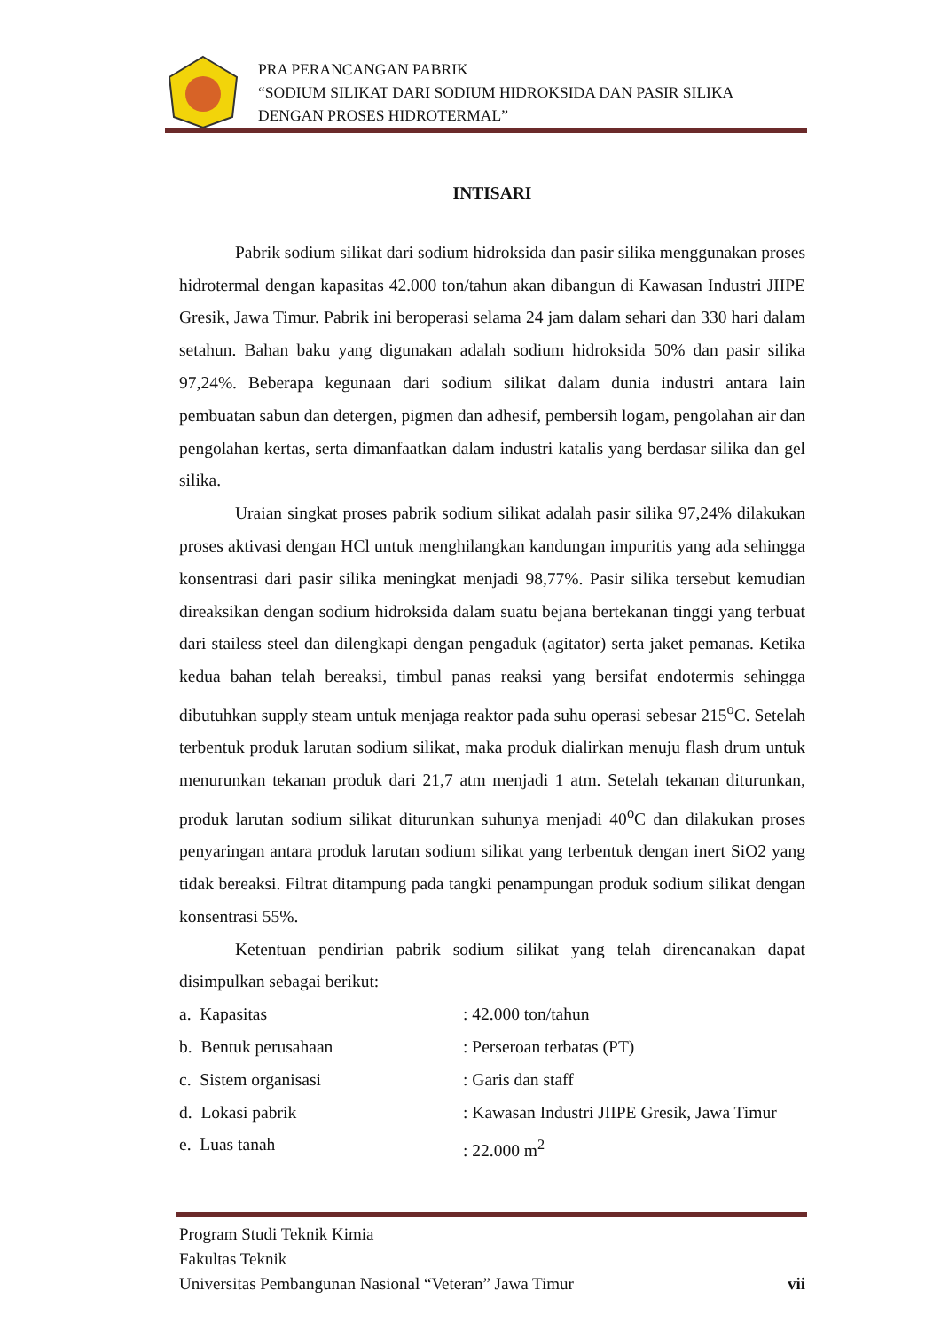PRA PERANCANGAN PABRIK
“SODIUM SILIKAT DARI SODIUM HIDROKSIDA DAN PASIR SILIKA
DENGAN PROSES HIDROTERMAL”
INTISARI
Pabrik sodium silikat dari sodium hidroksida dan pasir silika menggunakan proses hidrotermal dengan kapasitas 42.000 ton/tahun akan dibangun di Kawasan Industri JIIPE Gresik, Jawa Timur. Pabrik ini beroperasi selama 24 jam dalam sehari dan 330 hari dalam setahun. Bahan baku yang digunakan adalah sodium hidroksida 50% dan pasir silika 97,24%. Beberapa kegunaan dari sodium silikat dalam dunia industri antara lain pembuatan sabun dan detergen, pigmen dan adhesif, pembersih logam, pengolahan air dan pengolahan kertas, serta dimanfaatkan dalam industri katalis yang berdasar silika dan gel silika.
Uraian singkat proses pabrik sodium silikat adalah pasir silika 97,24% dilakukan proses aktivasi dengan HCl untuk menghilangkan kandungan impuritis yang ada sehingga konsentrasi dari pasir silika meningkat menjadi 98,77%. Pasir silika tersebut kemudian direaksikan dengan sodium hidroksida dalam suatu bejana bertekanan tinggi yang terbuat dari stailess steel dan dilengkapi dengan pengaduk (agitator) serta jaket pemanas. Ketika kedua bahan telah bereaksi, timbul panas reaksi yang bersifat endotermis sehingga dibutuhkan supply steam untuk menjaga reaktor pada suhu operasi sebesar 215<sup>o</sup>C. Setelah terbentuk produk larutan sodium silikat, maka produk dialirkan menuju flash drum untuk menurunkan tekanan produk dari 21,7 atm menjadi 1 atm. Setelah tekanan diturunkan, produk larutan sodium silikat diturunkan suhunya menjadi 40<sup>o</sup>C dan dilakukan proses penyaringan antara produk larutan sodium silikat yang terbentuk dengan inert SiO2 yang tidak bereaksi. Filtrat ditampung pada tangki penampungan produk sodium silikat dengan konsentrasi 55%.
Ketentuan pendirian pabrik sodium silikat yang telah direncanakan dapat disimpulkan sebagai berikut:
a. Kapasitas: 42.000 ton/tahun
b. Bentuk perusahaan: Perseroan terbatas (PT)
c. Sistem organisasi: Garis dan staff
d. Lokasi pabrik: Kawasan Industri JIIPE Gresik, Jawa Timur
e. Luas tanah: 22.000 m<sup>2</sup>
Program Studi Teknik Kimia
Fakultas Teknik
Universitas Pembangunan Nasional “Veteran” Jawa Timur vii